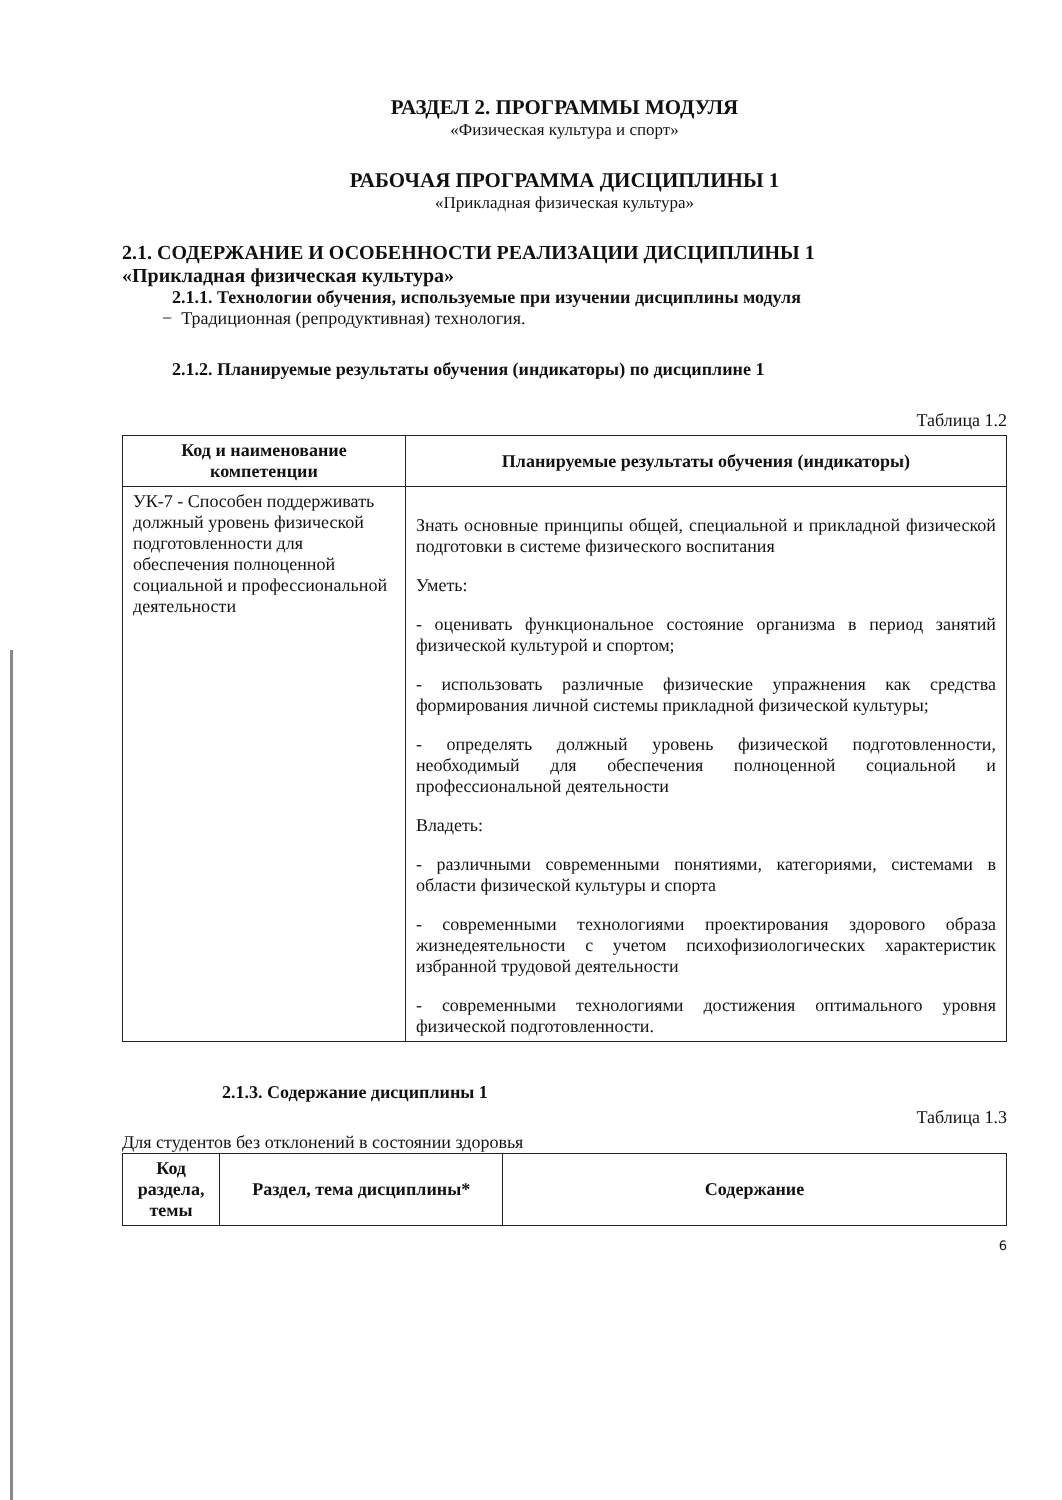РАЗДЕЛ 2. ПРОГРАММЫ МОДУЛЯ
«Физическая культура и спорт»
РАБОЧАЯ ПРОГРАММА ДИСЦИПЛИНЫ 1
«Прикладная физическая культура»
2.1. СОДЕРЖАНИЕ И ОСОБЕННОСТИ РЕАЛИЗАЦИИ ДИСЦИПЛИНЫ 1
«Прикладная физическая культура»
2.1.1. Технологии обучения, используемые при изучении дисциплины модуля
− Традиционная (репродуктивная) технология.
2.1.2. Планируемые результаты обучения (индикаторы) по дисциплине 1
Таблица 1.2
| Код и наименование компетенции | Планируемые результаты обучения (индикаторы) |
| --- | --- |
| УК-7 - Способен поддерживать должный уровень физической подготовленности для обеспечения полноценной социальной и профессиональной деятельности | Знать основные принципы общей, специальной и прикладной физической подготовки в системе физического воспитания Уметь: - оценивать функциональное состояние организма в период занятий физической культурой и спортом; - использовать различные физические упражнения как средства формирования личной системы прикладной физической культуры; - определять должный уровень физической подготовленности, необходимый для обеспечения полноценной социальной и профессиональной деятельности Владеть: - различными современными понятиями, категориями, системами в области физической культуры и спорта - современными технологиями проектирования здорового образа жизнедеятельности с учетом психофизиологических характеристик избранной трудовой деятельности - современными технологиями достижения оптимального уровня физической подготовленности. |
2.1.3. Содержание дисциплины 1
Таблица 1.3
Для студентов без отклонений в состоянии здоровья
| Код раздела, темы | Раздел, тема дисциплины* | Содержание |
| --- | --- | --- |
6